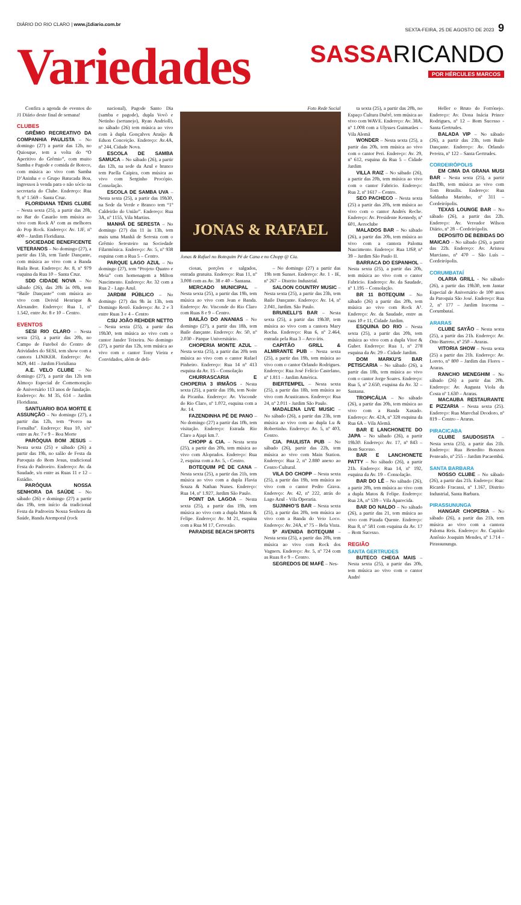DIÁRIO DO RIO CLARO | www.j1diario.com.br SEXTA-FEIRA, 25 DE AGOSTO DE 2023 9
Variedades
SASSA RICANDO
POR HÉRCULES MARCOS
Confira a agenda de eventos do J1 Diário deste final de semana!
CLUBES
GRÊMIO RECREATIVO DA COMPANHIA PAULISTA – No domingo (27) a partir das 12h, no Quiosque, tem a volta do “O Aperitivo do Grêmio”, com muito Samba e Pagode e comida de Boteco, com música ao vivo com Samba D’Aninha e o Grupo Batucada Boa, ingressos à venda para o não sócio na secretaria do Clube. Endereço: Rua 9, nº 1.569 – Santa Cruz.
FLORIDIANA TÊNIS CLUBE – Nesta sexta (25), a partir das 20h, no Bar do Casarão tem música ao vivo com Rock A² com as melhores do Pop Rock. Endereço: Av. 1JF, nº 400 – Jardim Floridiana.
SOCIEDADE BENEFICENTE VETERANOS – No domingo (27), a partir das 15h, tem Tarde Dançante, com música ao vivo com a Banda Baila Beat. Endereço: Av. 8, nº 979 esquina da Rua 10 – Santa Cruz.
SDD CIDADE NOVA – No sábado (26), das 20h às 00h, tem “Baile Dançante” com música ao vivo com Deivid Henrique & Alexandre. Endereço: Rua 1, nº 1.542, entre Av. 8 e 10 – Centro.
EVENTOS
SESI RIO CLARO – Nesta sexta (25), a partir das 20h, no Campo de Futebol do Centro de Atividades do SESI, tem show com a cantora LINIKER. Endereço: Av. M29, 441 – Jardim Floridiana
A.E. VELO CLUBE – No domingo (27), a partir das 12h tem Almoço Especial de Comemoração de Aniversário 113 anos de fundação. Endereço: Av. M 35, 614 – Jardim Floridiana.
SANTUARIO BOA MORTE E ASSUNÇÃO – No domingo (27), a partir das 12h, tem “Porco na Fornalha”. Endereço: Rua 10, s/nº entre as Av. 7 e 9 – Boa Morte
PARÓQUIA BOM JESUS – Nesta sexta (25) e sábado (26) a partir das 19h, no salão de Festa da Paroquia do Bom Jesus, tradicional Festa do Padroeiro. Endereço: Av. da Saudade, s/n entre as Ruas 11 e 12 – Estádio.
PARÓQUIA NOSSA SENHORA DA SAÚDE – No sábado (26) e domingo (27) a partir das 19h, tem início da tradicional Festa da Padroeira Nossa Senhora da Saúde, Banda Atemporal (rock
nacional), Pagode Santo Dia (samba e pagode), dupla Vovô e Netinho (sertanejo), Ryan Andriolli, no sábado (26) tem música ao vivo com à dupla Gonçalves Araújo & Edson Conceição. Endereço: Av.4A, nº 244, Cidade Nova.
ESCOLA DE SAMBA SAMUCA – No sábado (26), a partir das 12h, na sede da Azul e branco tem Paella Caipira, com música ao vivo com Serginho Procópio. Consolação.
ESCOLA DE SAMBA UVA – Nesta sexta (25), a partir das 19h30, na Sede da Verde e Branco tem “1º Caldeirão do União”. Endereço: Rua 3A, nº 1155, Vila Martins.
MANHÃ DE SERESTA – No domingo (27) das 11 às 13h, tem mais uma Manhã de Seresta com o Grêmio Seresteiro na Sociedade Filarmônica. Endereço: Av. 5, nº 938 esquina com a Rua 5 – Centro.
PARQUE LAGO AZUL – No domingo (27), tem “Projeto Quatro e Meia” com homenagem a Milton Nascimento. Endereço: Av. 32 com a Rua 2 - Lago Azul.
JARDIM PÚBLICO – No domingo (27) das 9h às 13h, tem Domingo Retrô. Endereço: Av. 2 e 3 entre Ruas 3 e 4 – Centro
CSU JOÃO REHDER NETTO – Nesta sexta (25), a partir das 19h30, tem música ao vivo com o cantor Jander Teixeira. No domingo (27), a partir das 12h, tem música ao vivo com o cantor Tony Vieira e Convidados, além de deli-
Foto Rede Social
JONAS & RAFAEL
Jonas & Rafael no Botequim Pé de Cana e no Chopp @ Cia.
ciosas, porções e salgados, entrada gratuita. Endereço: Rua 11, nº 3.008 com as Av. 38 e 40 – Santana.
MERCADO MUNICIPAL – Nesta sexta (25), a partir das 19h, tem música ao vivo com Jean e Banda. Endereço: Av. Visconde do Rio Claro com Ruas 8 e 9 – Centro.
BAILÃO DO ANANIAS – No domingo (27), a partir das 18h, tem Baile dançante. Endereço: Av. 50, nº 2.030 - Parque Universitário.
CHOPERIA MONTE AZUL – Nesta sexta (25), a partir das 20h tem música ao vivo com o cantor Rafael Pinheiro. Endereço: Rua 14 nº 413 esquina da Av. 15 – Consolação
CHURRASCARIA E CHOPERIA 3 IRMÃOS - Nesta sexta (25), a partir das 19h, tem Noite da Picanha. Endereço: Av. Visconde do Rio Claro, nº 1.072, esquina com a Av. 14.
FAZENDINHA PÉ DE PANO – No domingo (27) a partir das 10h, tem visitação. Endereço: Estrada Rio Claro a Ajapi km.7.
CHOPP & CIA. – Nesta sexta (25), a partir das 20h, tem música ao vivo com Aloprados. Endereço: Rua 2, esquina com a Av. 5, - Centro.
BOTEQUIM PÉ DE CANA – Nesta sexta (25), a partir das 21h, tem música ao vivo com a dupla Flavia Souza & Nathan Nunes. Endereço: Rua 14, nº 1.927, Jardim São Paulo.
POINT DA LAGOA – Nesta sexta (25), a partir das 19h, tem música ao vivo com a dupla Matos & Felipe. Endereço: Av. M 21, esquina com a Rua M 17, Cervezão.
PARADISE BEACH SPORTS
– No domingo (27) a partir das 19h tem Sunset. Endereço: Av. 1 - IE, nº 267 – Distrito Industrial.
SALOON COUNTRY MUSIC – Nesta sexta (25), a partir das 23h, tem Baile Dançante. Endereço: Av. 14, nº 2.041, Jardim. São Paulo.
BRUNELLI’S BAR – Nesta sexta (25), a partir das 19h30, tem música ao vivo com a cantora Mary Rocha. Endereço: Rua 6, nº 2.464, entrada pela Rua 3 – Arco íris.
CAPITÃO GRILL & ALMIRANTE PUB – Nesta sexta (25), a partir das 19h, tem música ao vivo com o cantor Orlando Rodrigues. Endereço: Rua José Felício Castelano, nº 1.811 – Jardim América.
BIERTEMPEL – Nesta sexta (25), a partir das 18h, tem música ao vivo com Acusticanos. Endereço: Rua 24, nº 2.011 - Jardim São Paulo.
MADALENA LIVE MUSIC – No sábado (26), a partir das 23h, tem música ao vivo com ao dupla Lu & Robertinho. Endereço: Av. 5, nº 403, Centro.
CIA. PAULISTA PUB – No sábado (26), partir das 22h, tem música ao vivo com Main Station. Endereço: Rua 2, nº 2.880 anexo ao Centro Cultural.
VILA DO CHOPP – Nesta sexta (25), a partir das 19h, tem música ao vivo com o cantor Pedro Grava. Endereço: Av. 42, nº 222, atrás do Lago Azul - Vila Operaria.
SUJINHO’S BAR – Nesta sexta (25), a partir das 20h, tem música ao vivo com a Banda do Veio Loco. Endereço: Av. 24A, nº 75 – Bela Vista.
5ª AVENIDA BOTEQUIM – Nesta sexta (25), a partir das 20h, tem música ao vivo com Rock dos Vagners. Endereço: Av. 5, nº 724 com as Ruas 8 e 9 – Centro.
SEGREDOS DE MAFÊ – Nes-
ta sexta (25), a partir das 20h, no Espaço Cultura Duêrê, tem música ao vivo com WAVE. Endereço: Av. 38A, nº 1.008 com a Ulysses Guimarães – Vila Alemã
WONDER – Nesta sexta (25), a partir das 20h, tem música ao vivo com o cantor Peri. Endereço: Av. 29, nº 612, esquina da Rua 5 – Cidade Jardim
VILLA RAIZ – No sábado (26), a partir das 20h, tem música ao vivo com o cantor Fabricio. Endereço: Rua 2, nº 1617 – Centro.
SEO PACHECO – Nesta sexta (25) a partir das 20h, tem música ao vivo com o cantor Andrés Reche. Endereço: Av. Presidente Kennedy, nº 601, Aeroclube
MALADOS BAR – No sábado (26), a partir das 20h, tem música ao vivo com a cantora Paloma Nascimento. Endereço: Rua 1JSP, nº 39 – Jardim São Paulo II.
BARRACA DO ESPANHOL – Nesta sexta (25), a partir das 20h, tem música ao vivo com o cantor Fabricio. Endereço: Av. da Saudade, nº 1.195 – Consolação.
BR 11 BOTEQUIM – No sábado (26) a partir das 20h, tem música ao vivo com Rock A². Endereço: Av. da Saudade, entre as ruas 10 e 11, Cidade Jardim.
ESQUINA DO RIO – Nesta sexta (25), a partir das 20h, tem música ao vivo com a dupla Vitor & Guber. Endereço: Rua 1, nº 278 esquina da Av. 29 – Cidade Jardim.
DOM MARKU’S BAR PETISCARIA – No sábado (26), a partir das 18h, tem música ao vivo com o cantor Jorge Soares. Endereço: Rua 5, nº 2.650, esquina da Av. 32 – Santana.
TROPICÁLIA – No sábado (26), a partir das 20h, tem música ao vivo com a Banda Xaxado. Endereço: Av. 42A, nº 328 esquina da Rua 6A – Vila Alemã.
BAR E LANCHONETE DO JAPA – No sábado (26), a partir 19h30. Endereço: Av. 17, nº 843 – Bom Sucesso.
BAR E LANCHONETE PATTY – No sábado (26), a partir 21h. Endereço: Rua 14, nº 192, esquina da Av. 19 – Consolação.
BAR DO LÊ – No sábado (26), a partir 20h, tem música ao vivo com a dupla Matos & Felipe. Endereço: Rua 2A, nº 539 – Vila Aparecida.
BAR DO NALDO – No sábado (26), a partir das 21, tem música ao vivo com Pizada Quente. Endereço: Rua 8, nº 581 com esquina da Av. 17 – Bom Sucesso.
REGIÃO
SANTA GERTRUDES
BUTECO CHEGA MAIS – Nesta sexta (25), a partir das 20h, tem música ao vivo com o cantor André
Heller o Bruto do Forrónejo. Endereço: Av. Dona Inácia Prince Rodrigues, nº 12 – Bom Sucesso - Santa Gertrudes.
BALADA VIP – No sábado (26), a partir das 23h, tem Baile Dançante. Endereço: Av. Orlando Pereira, nº 122 – Santa Gertrudes.
CORDEIRÓPOLIS
EM CIMA DA GRANA MUSI BAR – Nesta sexta (25), a partir das19h, tem música ao vivo com Tom Brasilis. Endereço: Rua Saldanha Marinho, nº 311 – Cordeirópolis.
TEXAS LOUNGE BAR – No sábado (26), a partir das 22h. Endereço: Av. Vereador Wilson Diário, nº 28 – Cordeirópolis.
DEPOSITO DE BEBIDAS DO MAICAO – No sábado (26), a partir das 22h. Endereço: Av. Aristeu Marciano, nº 470 – São Luís – Cordeirópolis.
CORUMBATAÍ
OLARIA GRILL - No sábado (26), a partir das 19h30, tem Jantar Especial de Aniversário de 100 anos da Paroquia São José. Endereço: Rua 2, nº 177 – Jardim Iracema – Corumbataí.
ARARAS
CLUBE SAYÃO – Nesta sexta (25), a partir das 21h. Endereço: Av. Otto Barreto, nº 250 – Araras.
VITORIA SHOW – Nesta sexta (25) a partir das 21h. Endereço: Av. Loreto, nº 800 – Jardim das Flores – Araras.
RANCHO MENEGHIM – No sábado (26) a partir das 20h. Endereço: Av. Augusta Viola da Costa nº 1.630 – Araras.
MACAUBA RESTAURANTE E PIZZARIA – Nesta sexta (25). Endereço: Rua Marechal Deodoro, nº 819 – Centro – Araras.
PIRACICABA
CLUBE SAUDOSISTA – Nesta sexta (25), a partir das 21h. Endereço: Rua Benedito Bonzon Penteado, nº 255 – Jardim Pacaembú.
SANTA BARBARA
NOSSO CLUBE – No sábado (26), a partir das 21h. Endereço: Rua: Ricardo Fracassi, nº 1.167, Distrito Industrial, Santa Barbara.
PIRASSUNUNGA
HANGAR CHOPERIA – No sábado (26), a partir das 21h, tem música ao vivo com a cantora Paloma Reis. Endereço: Av. Capitão Antônio Joaquim Mendes, nº 1.714 – Pirassununga.